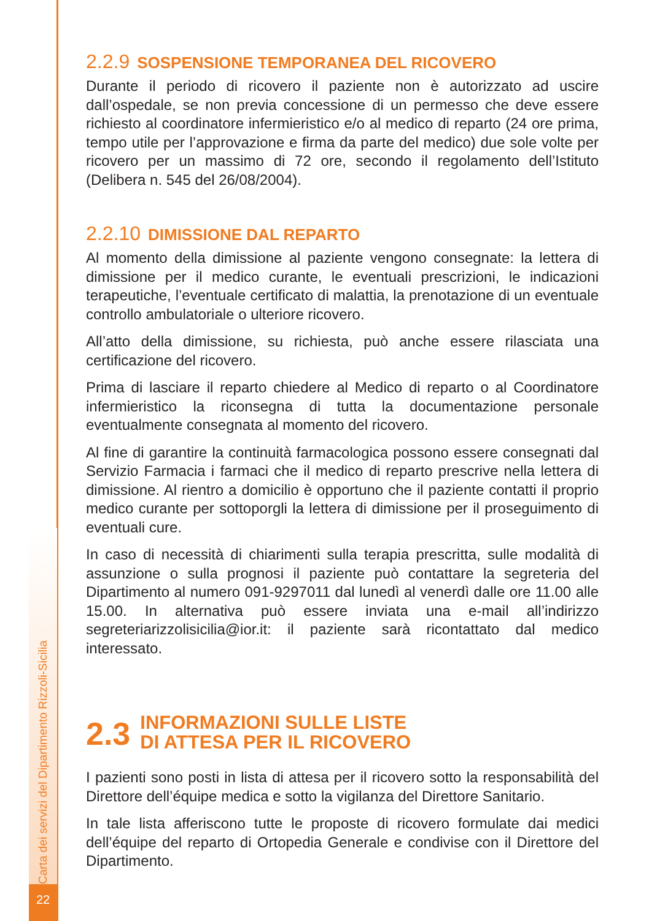Carta dei servizi del Dipartimento Rizzoli-Sicilia
22
2.2.9 SOSPENSIONE TEMPORANEA DEL RICOVERO
Durante il periodo di ricovero il paziente non è autorizzato ad uscire dall’ospedale, se non previa concessione di un permesso che deve essere richiesto al coordinatore infermieristico e/o al medico di reparto (24 ore prima, tempo utile per l’approvazione e firma da parte del medico) due sole volte per ricovero per un massimo di 72 ore, secondo il regolamento dell’Istituto (Delibera n. 545 del 26/08/2004).
2.2.10 DIMISSIONE DAL REPARTO
Al momento della dimissione al paziente vengono consegnate: la lettera di dimissione per il medico curante, le eventuali prescrizioni, le indicazioni terapeutiche, l’eventuale certificato di malattia, la prenotazione di un eventuale controllo ambulatoriale o ulteriore ricovero.
All’atto della dimissione, su richiesta, può anche essere rilasciata una certificazione del ricovero.
Prima di lasciare il reparto chiedere al Medico di reparto o al Coordinatore infermieristico la riconsegna di tutta la documentazione personale eventualmente consegnata al momento del ricovero.
Al fine di garantire la continuità farmacologica possono essere consegnati dal Servizio Farmacia i farmaci che il medico di reparto prescrive nella lettera di dimissione. Al rientro a domicilio è opportuno che il paziente contatti il proprio medico curante per sottoporgli la lettera di dimissione per il proseguimento di eventuali cure.
In caso di necessità di chiarimenti sulla terapia prescritta, sulle modalità di assunzione o sulla prognosi il paziente può contattare la segreteria del Dipartimento al numero 091-9297011 dal lunedì al venerdì dalle ore 11.00 alle 15.00. In alternativa può essere inviata una e-mail all’indirizzo segreteriarizzolisicilia@ior.it: il paziente sarà ricontattato dal medico interessato.
2.3 INFORMAZIONI SULLE LISTE
DI ATTESA PER IL RICOVERO
I pazienti sono posti in lista di attesa per il ricovero sotto la responsabilità del Direttore dell’équipe medica e sotto la vigilanza del Direttore Sanitario.
In tale lista afferiscono tutte le proposte di ricovero formulate dai medici dell’équipe del reparto di Ortopedia Generale e condivise con il Direttore del Dipartimento.